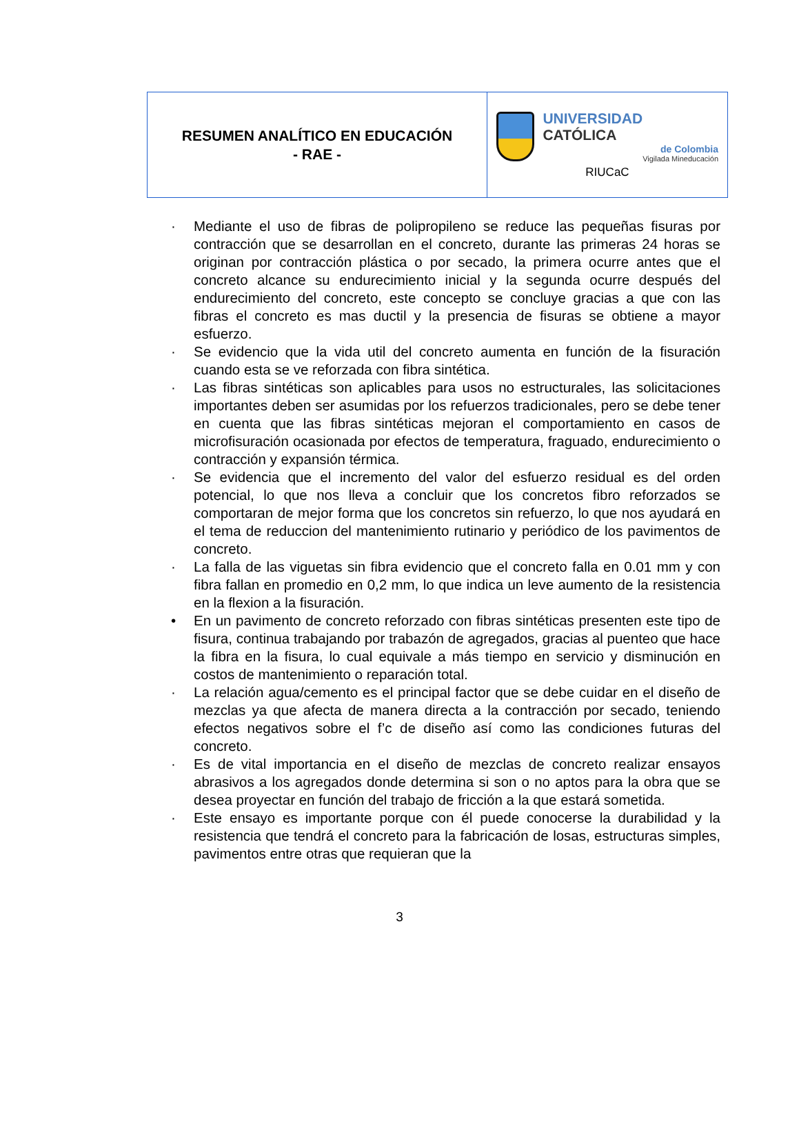| RESUMEN ANALÍTICO EN EDUCACIÓN - RAE - | UNIVERSIDAD CATÓLICA de Colombia Vigilada Mineducación RIUCaC |
· Mediante el uso de fibras de polipropileno se reduce las pequeñas fisuras por contracción que se desarrollan en el concreto, durante las primeras 24 horas se originan por contracción plástica o por secado, la primera ocurre antes que el concreto alcance su endurecimiento inicial y la segunda ocurre después del endurecimiento del concreto, este concepto se concluye gracias a que con las fibras el concreto es mas ductil y la presencia de fisuras se obtiene a mayor esfuerzo.
· Se evidencio que la vida util del concreto aumenta en función de la fisuración cuando esta se ve reforzada con fibra sintética.
· Las fibras sintéticas son aplicables para usos no estructurales, las solicitaciones importantes deben ser asumidas por los refuerzos tradicionales, pero se debe tener en cuenta que las fibras sintéticas mejoran el comportamiento en casos de microfisuración ocasionada por efectos de temperatura, fraguado, endurecimiento o contracción y expansión térmica.
· Se evidencia que el incremento del valor del esfuerzo residual es del orden potencial, lo que nos lleva a concluir que los concretos fibro reforzados se comportaran de mejor forma que los concretos sin refuerzo, lo que nos ayudará en el tema de reduccion del mantenimiento rutinario y periódico de los pavimentos de concreto.
· La falla de las viguetas sin fibra evidencio que el concreto falla en 0.01 mm y con fibra fallan en promedio en 0,2 mm, lo que indica un leve aumento de la resistencia en la flexion a la fisuración.
• En un pavimento de concreto reforzado con fibras sintéticas presenten este tipo de fisura, continua trabajando por trabazón de agregados, gracias al puenteo que hace la fibra en la fisura, lo cual equivale a más tiempo en servicio y disminución en costos de mantenimiento o reparación total.
· La relación agua/cemento es el principal factor que se debe cuidar en el diseño de mezclas ya que afecta de manera directa a la contracción por secado, teniendo efectos negativos sobre el f’c de diseño así como las condiciones futuras del concreto.
· Es de vital importancia en el diseño de mezclas de concreto realizar ensayos abrasivos a los agregados donde determina si son o no aptos para la obra que se desea proyectar en función del trabajo de fricción a la que estará sometida.
· Este ensayo es importante porque con él puede conocerse la durabilidad y la resistencia que tendrá el concreto para la fabricación de losas, estructuras simples, pavimentos entre otras que requieran que la
3